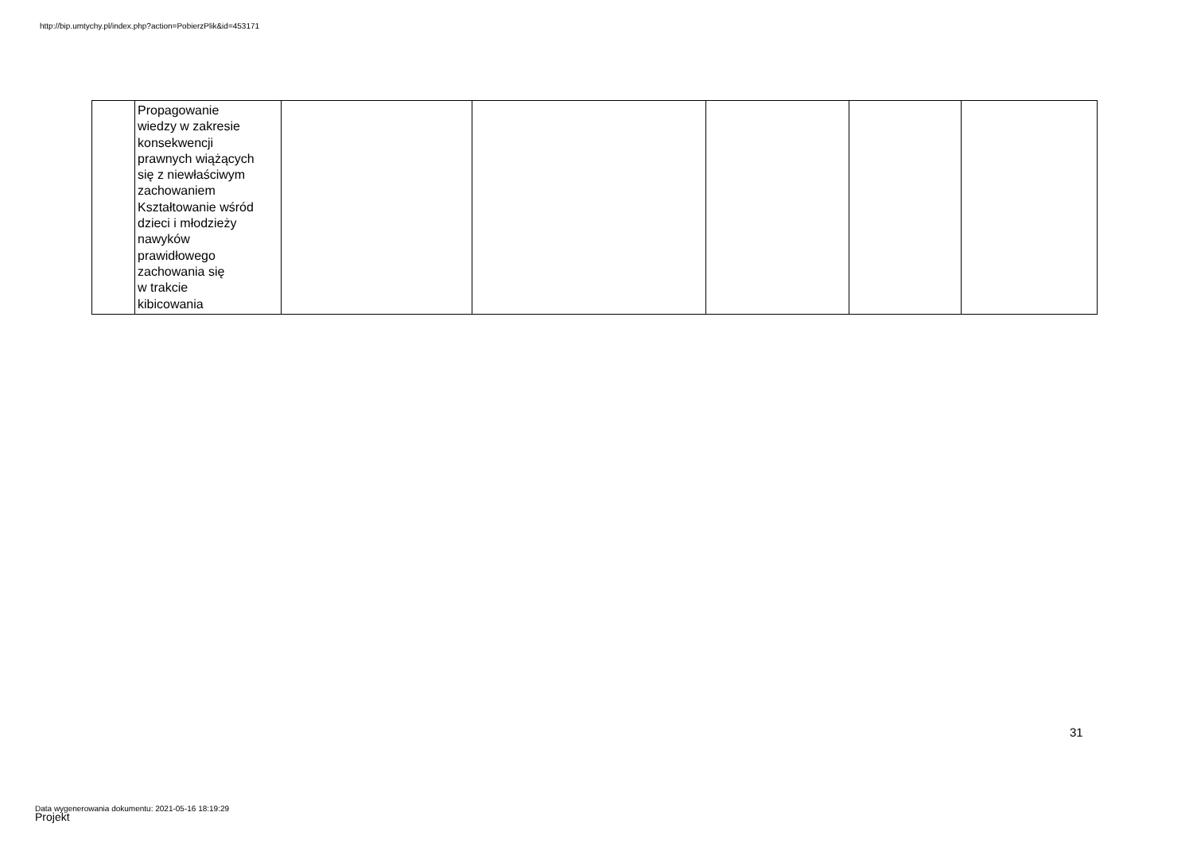http://bip.umtychy.pl/index.php?action=PobierzPlik&id=453171
| | Propagowanie wiedzy w zakresie konsekwencji prawnych wiążących się z niewłaściwym zachowaniem Kształtowanie wśród dzieci i młodzieży nawyków prawidłowego zachowania się w trakcie kibicowania | | | | | |
31
Data wygenerowania dokumentu: 2021-05-16 18:19:29
Projekt